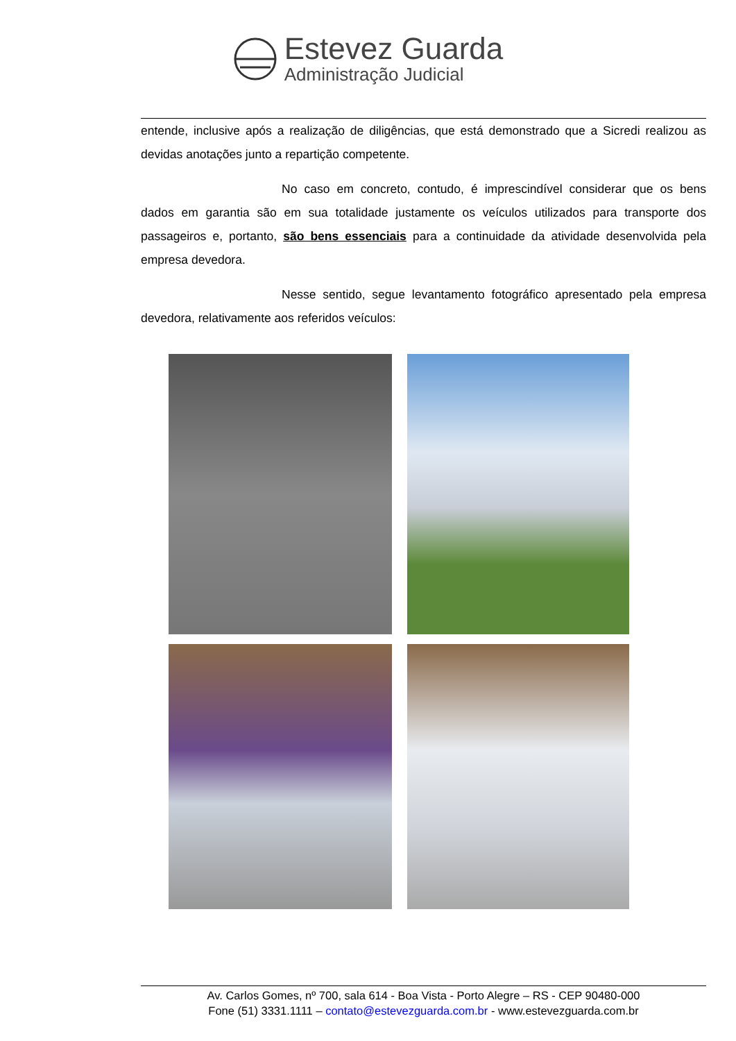Estevez Guarda
Administração Judicial
entende, inclusive após a realização de diligências, que está demonstrado que a Sicredi realizou as devidas anotações junto a repartição competente.
No caso em concreto, contudo, é imprescindível considerar que os bens dados em garantia são em sua totalidade justamente os veículos utilizados para transporte dos passageiros e, portanto, são bens essenciais para a continuidade da atividade desenvolvida pela empresa devedora.
Nesse sentido, segue levantamento fotográfico apresentado pela empresa devedora, relativamente aos referidos veículos:
Av. Carlos Gomes, nº 700, sala 614 - Boa Vista - Porto Alegre – RS - CEP 90480-000
Fone (51) 3331.1111 – contato@estevezguarda.com.br - www.estevezguarda.com.br